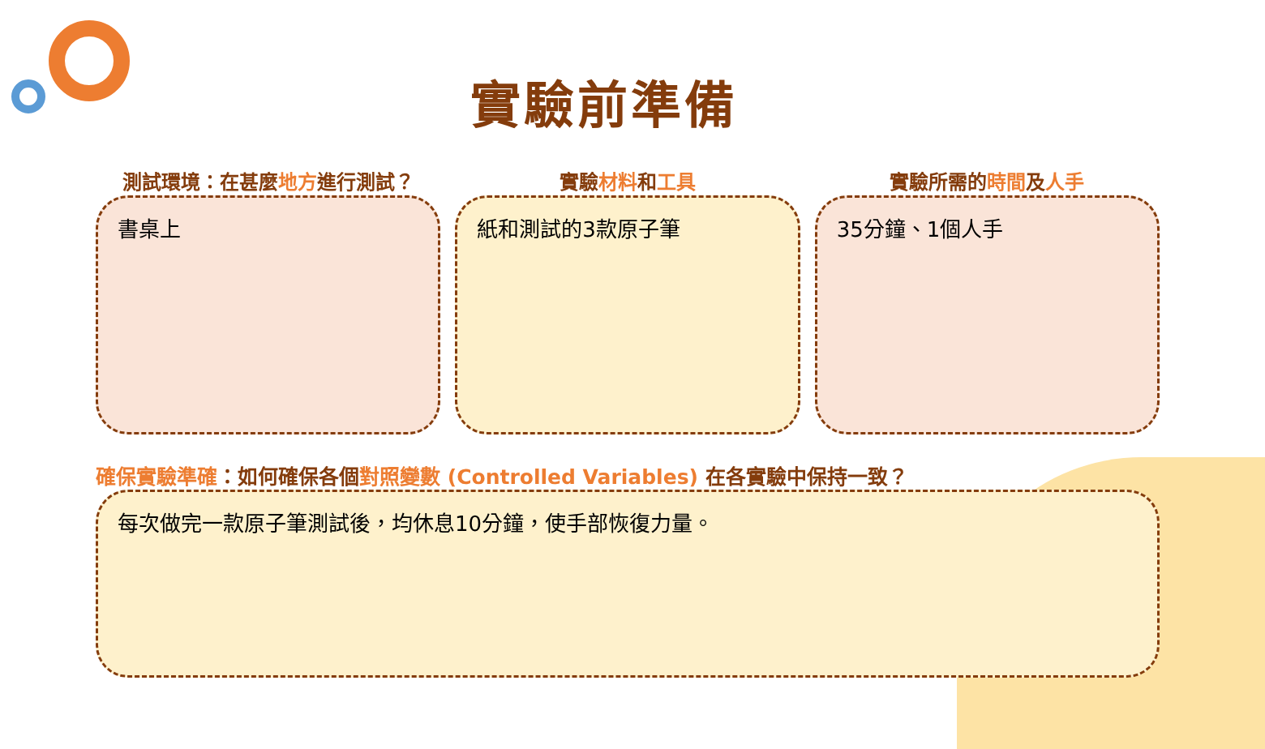實驗前準備
測試環境：在甚麼地方進行測試？
書桌上
實驗材料和工具
紙和測試的3款原子筆
實驗所需的時間及人手
35分鐘、1個人手
確保實驗準確：如何確保各個對照變數 (Controlled Variables) 在各實驗中保持一致？
每次做完一款原子筆測試後，均休息10分鐘，使手部恢復力量。